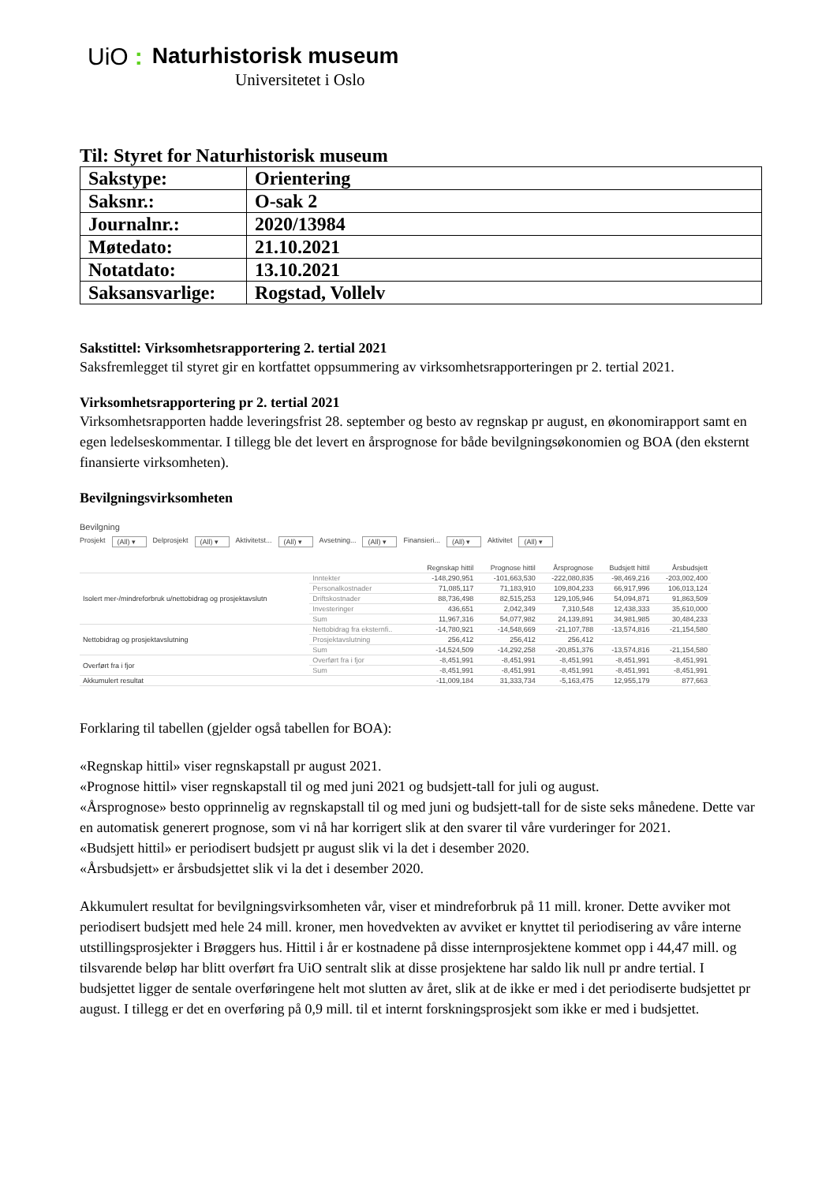UiO: Naturhistorisk museum
Universitetet i Oslo
Til: Styret for Naturhistorisk museum
| Sakstype: | Orientering |
| Saksnr.: | O-sak 2 |
| Journalnr.: | 2020/13984 |
| Møtedato: | 21.10.2021 |
| Notatdato: | 13.10.2021 |
| Saksansvarlige: | Rogstad, Vollelv |
Sakstittel: Virksomhetsrapportering 2. tertial 2021
Saksfremlegget til styret gir en kortfattet oppsummering av virksomhetsrapporteringen pr 2. tertial 2021.
Virksomhetsrapportering pr 2. tertial 2021
Virksomhetsrapporten hadde leveringsfrist 28. september og besto av regnskap pr august, en økonomirapport samt en egen ledelseskommentar. I tillegg ble det levert en årsprognose for både bevilgningsøkonomien og BOA (den eksternt finansierte virksomheten).
Bevilgningsvirksomheten
Bevilgning
Prosjekt (All) ▾ Delprosjekt (All) ▾ Aktivitetst... (All) ▾ Avsetning... (All) ▾ Finansieri... (All) ▾ Aktivitet (All) ▾
| | | Regnskap hittil | Prognose hittil | Årsprognose | Budsjett hittil | Årsbudsjett |
| --- | --- | --- | --- | --- | --- | --- |
| Isolert mer-/mindreforbruk u/nettobidrag og prosjektavslutn | Inntekter | -148,290,951 | -101,663,530 | -222,080,835 | -98,469,216 | -203,002,400 |
| | Personalkostnader | 71,085,117 | 71,183,910 | 109,804,233 | 66,917,996 | 106,013,124 |
| | Driftskostnader | 88,736,498 | 82,515,253 | 129,105,946 | 54,094,871 | 91,863,509 |
| | Investeringer | 436,651 | 2,042,349 | 7,310,548 | 12,438,333 | 35,610,000 |
| | Sum | 11,967,316 | 54,077,982 | 24,139,891 | 34,981,985 | 30,484,233 |
| Nettobidrag og prosjektavslutning | Nettobidrag fra eksternfi.. | -14,780,921 | -14,548,669 | -21,107,788 | -13,574,816 | -21,154,580 |
| | Prosjektavslutning | 256,412 | 256,412 | 256,412 | | |
| | Sum | -14,524,509 | -14,292,258 | -20,851,376 | -13,574,816 | -21,154,580 |
| Overført fra i fjor | Overført fra i fjor | -8,451,991 | -8,451,991 | -8,451,991 | -8,451,991 | -8,451,991 |
| | Sum | -8,451,991 | -8,451,991 | -8,451,991 | -8,451,991 | -8,451,991 |
| Akkumulert resultat | | -11,009,184 | 31,333,734 | -5,163,475 | 12,955,179 | 877,663 |
Forklaring til tabellen (gjelder også tabellen for BOA):
«Regnskap hittil» viser regnskapstall pr august 2021.
«Prognose hittil» viser regnskapstall til og med juni 2021 og budsjett-tall for juli og august.
«Årsprognose» besto opprinnelig av regnskapstall til og med juni og budsjett-tall for de siste seks månedene. Dette var en automatisk generert prognose, som vi nå har korrigert slik at den svarer til våre vurderinger for 2021.
«Budsjett hittil» er periodisert budsjett pr august slik vi la det i desember 2020.
«Årsbudsjett» er årsbudsjettet slik vi la det i desember 2020.
Akkumulert resultat for bevilgningsvirksomheten vår, viser et mindreforbruk på 11 mill. kroner. Dette avviker mot periodisert budsjett med hele 24 mill. kroner, men hovedvekten av avviket er knyttet til periodisering av våre interne utstillingsprosjekter i Brøggers hus. Hittil i år er kostnadene på disse internprosjektene kommet opp i 44,47 mill. og tilsvarende beløp har blitt overført fra UiO sentralt slik at disse prosjektene har saldo lik null pr andre tertial. I budsjettet ligger de sentale overføringene helt mot slutten av året, slik at de ikke er med i det periodiserte budsjettet pr august. I tillegg er det en overføring på 0,9 mill. til et internt forskningsprosjekt som ikke er med i budsjettet.